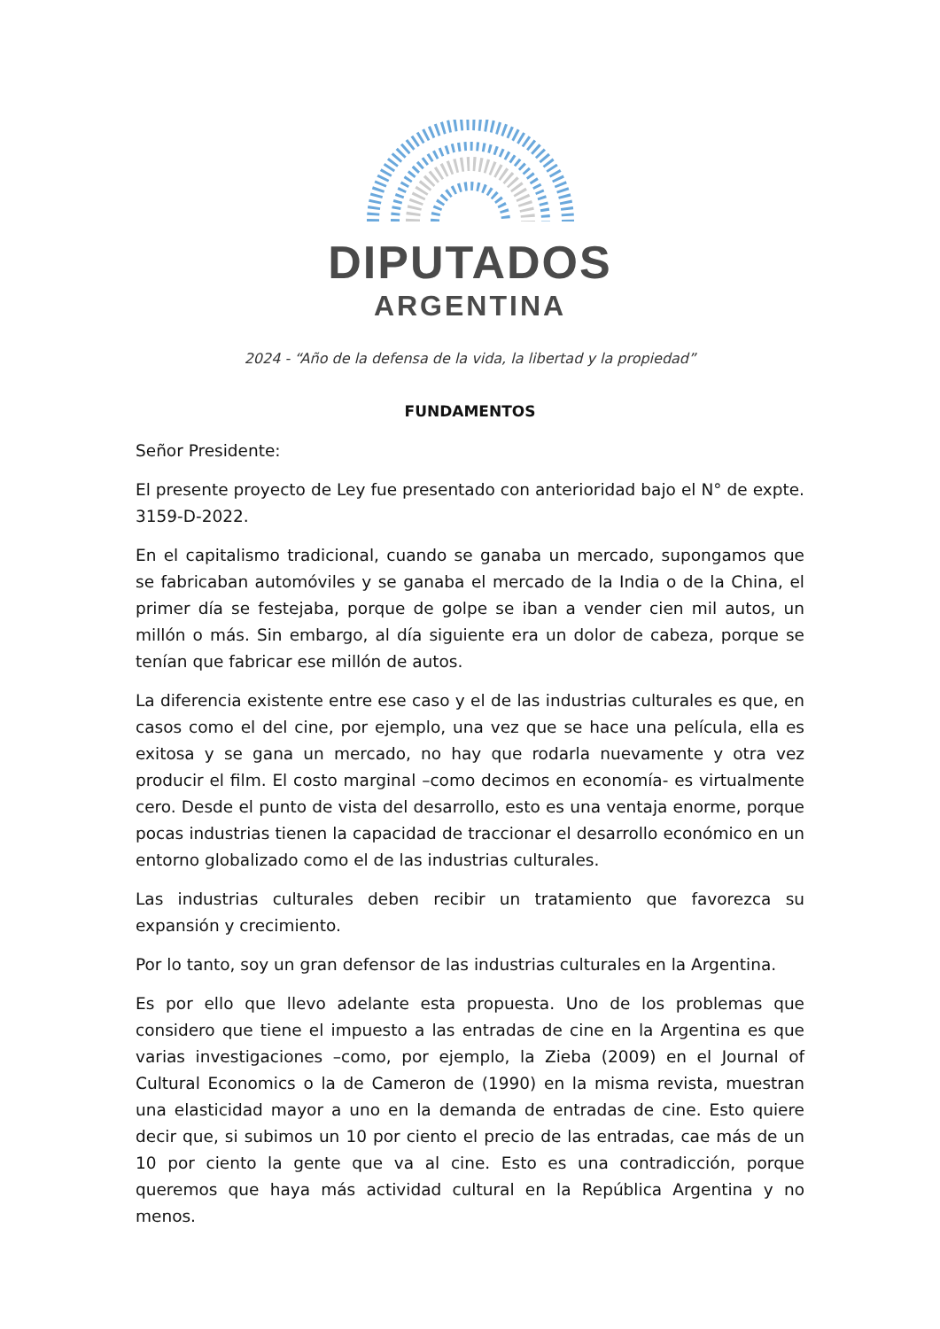DIPUTADOS
ARGENTINA
2024 - “Año de la defensa de la vida, la libertad y la propiedad”
FUNDAMENTOS
Señor Presidente:
El presente proyecto de Ley fue presentado con anterioridad bajo el N° de expte. 3159-D-2022.
En el capitalismo tradicional, cuando se ganaba un mercado, supongamos que se fabricaban automóviles y se ganaba el mercado de la India o de la China, el primer día se festejaba, porque de golpe se iban a vender cien mil autos, un millón o más. Sin embargo, al día siguiente era un dolor de cabeza, porque se tenían que fabricar ese millón de autos.
La diferencia existente entre ese caso y el de las industrias culturales es que, en casos como el del cine, por ejemplo, una vez que se hace una película, ella es exitosa y se gana un mercado, no hay que rodarla nuevamente y otra vez producir el film. El costo marginal –como decimos en economía- es virtualmente cero. Desde el punto de vista del desarrollo, esto es una ventaja enorme, porque pocas industrias tienen la capacidad de traccionar el desarrollo económico en un entorno globalizado como el de las industrias culturales.
Las industrias culturales deben recibir un tratamiento que favorezca su expansión y crecimiento.
Por lo tanto, soy un gran defensor de las industrias culturales en la Argentina.
Es por ello que llevo adelante esta propuesta. Uno de los problemas que considero que tiene el impuesto a las entradas de cine en la Argentina es que varias investigaciones –como, por ejemplo, la Zieba (2009) en el Journal of Cultural Economics o la de Cameron de (1990) en la misma revista, muestran una elasticidad mayor a uno en la demanda de entradas de cine. Esto quiere decir que, si subimos un 10 por ciento el precio de las entradas, cae más de un 10 por ciento la gente que va al cine. Esto es una contradicción, porque queremos que haya más actividad cultural en la República Argentina y no menos.